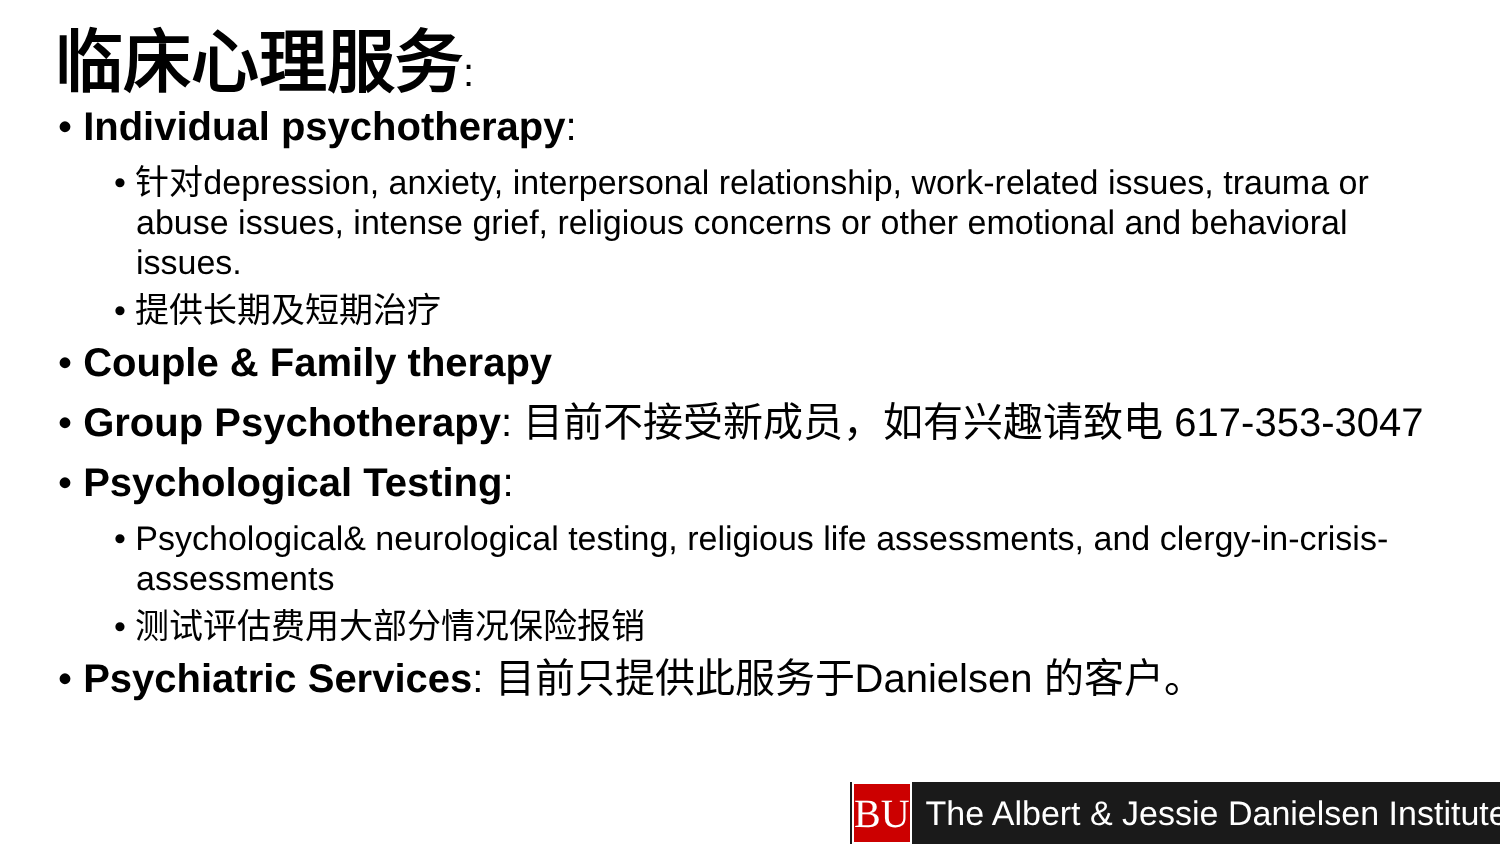临床心理服务:
• Individual psychotherapy:
• 针对depression, anxiety, interpersonal relationship, work-related issues, trauma or abuse issues, intense grief, religious concerns or other emotional and behavioral issues.
• 提供长期及短期治疗
• Couple & Family therapy
• Group Psychotherapy: 目前不接受新成员，如有兴趣请致电 617-353-3047
• Psychological Testing:
• Psychological& neurological testing, religious life assessments, and clergy-in-crisis-assessments
• 测试评估费用大部分情况保险报销
• Psychiatric Services: 目前只提供此服务于Danielsen 的客户。
BU
The Albert & Jessie Danielsen Institute